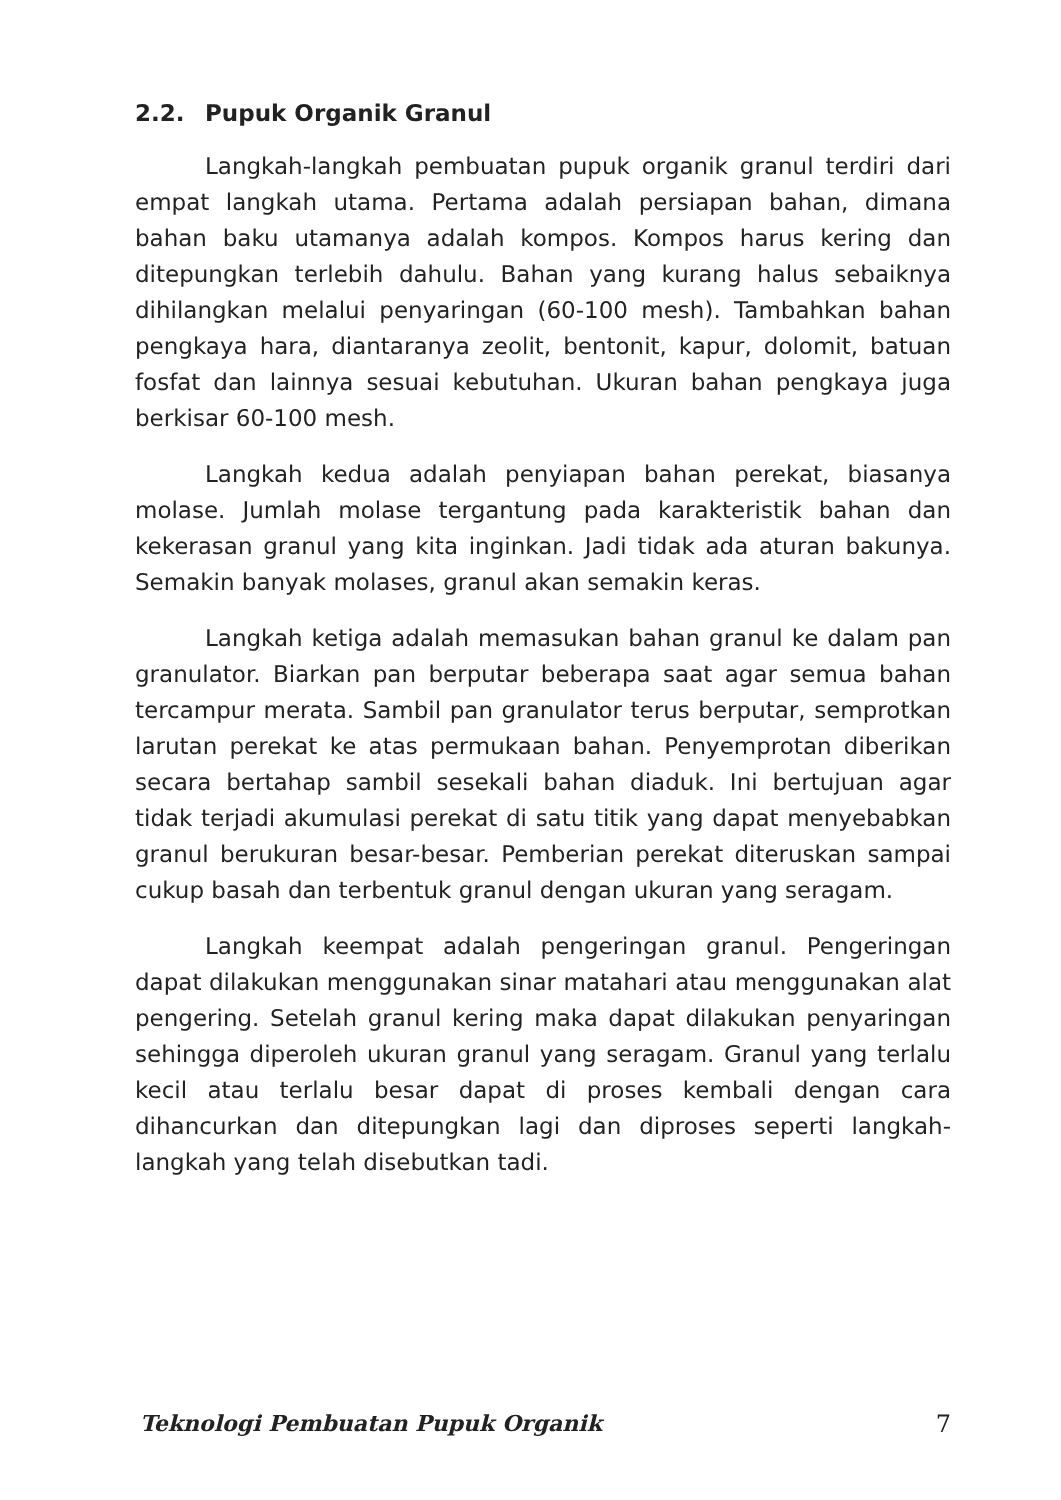2.2. Pupuk Organik Granul
Langkah-langkah pembuatan pupuk organik granul terdiri dari empat langkah utama. Pertama adalah persiapan bahan, dimana bahan baku utamanya adalah kompos. Kompos harus kering dan ditepungkan terlebih dahulu. Bahan yang kurang halus sebaiknya dihilangkan melalui penyaringan (60-100 mesh). Tambahkan bahan pengkaya hara, diantaranya zeolit, bentonit, kapur, dolomit, batuan fosfat dan lainnya sesuai kebutuhan. Ukuran bahan pengkaya juga berkisar 60-100 mesh.
Langkah kedua adalah penyiapan bahan perekat, biasanya molase. Jumlah molase tergantung pada karakteristik bahan dan kekerasan granul yang kita inginkan. Jadi tidak ada aturan bakunya. Semakin banyak molases, granul akan semakin keras.
Langkah ketiga adalah memasukan bahan granul ke dalam pan granulator. Biarkan pan berputar beberapa saat agar semua bahan tercampur merata. Sambil pan granulator terus berputar, semprotkan larutan perekat ke atas permukaan bahan. Penyemprotan diberikan secara bertahap sambil sesekali bahan diaduk. Ini bertujuan agar tidak terjadi akumulasi perekat di satu titik yang dapat menyebabkan granul berukuran besar-besar. Pemberian perekat diteruskan sampai cukup basah dan terbentuk granul dengan ukuran yang seragam.
Langkah keempat adalah pengeringan granul. Pengeringan dapat dilakukan menggunakan sinar matahari atau menggunakan alat pengering. Setelah granul kering maka dapat dilakukan penyaringan sehingga diperoleh ukuran granul yang seragam. Granul yang terlalu kecil atau terlalu besar dapat di proses kembali dengan cara dihancurkan dan ditepungkan lagi dan diproses seperti langkah-langkah yang telah disebutkan tadi.
Teknologi Pembuatan Pupuk Organik 7